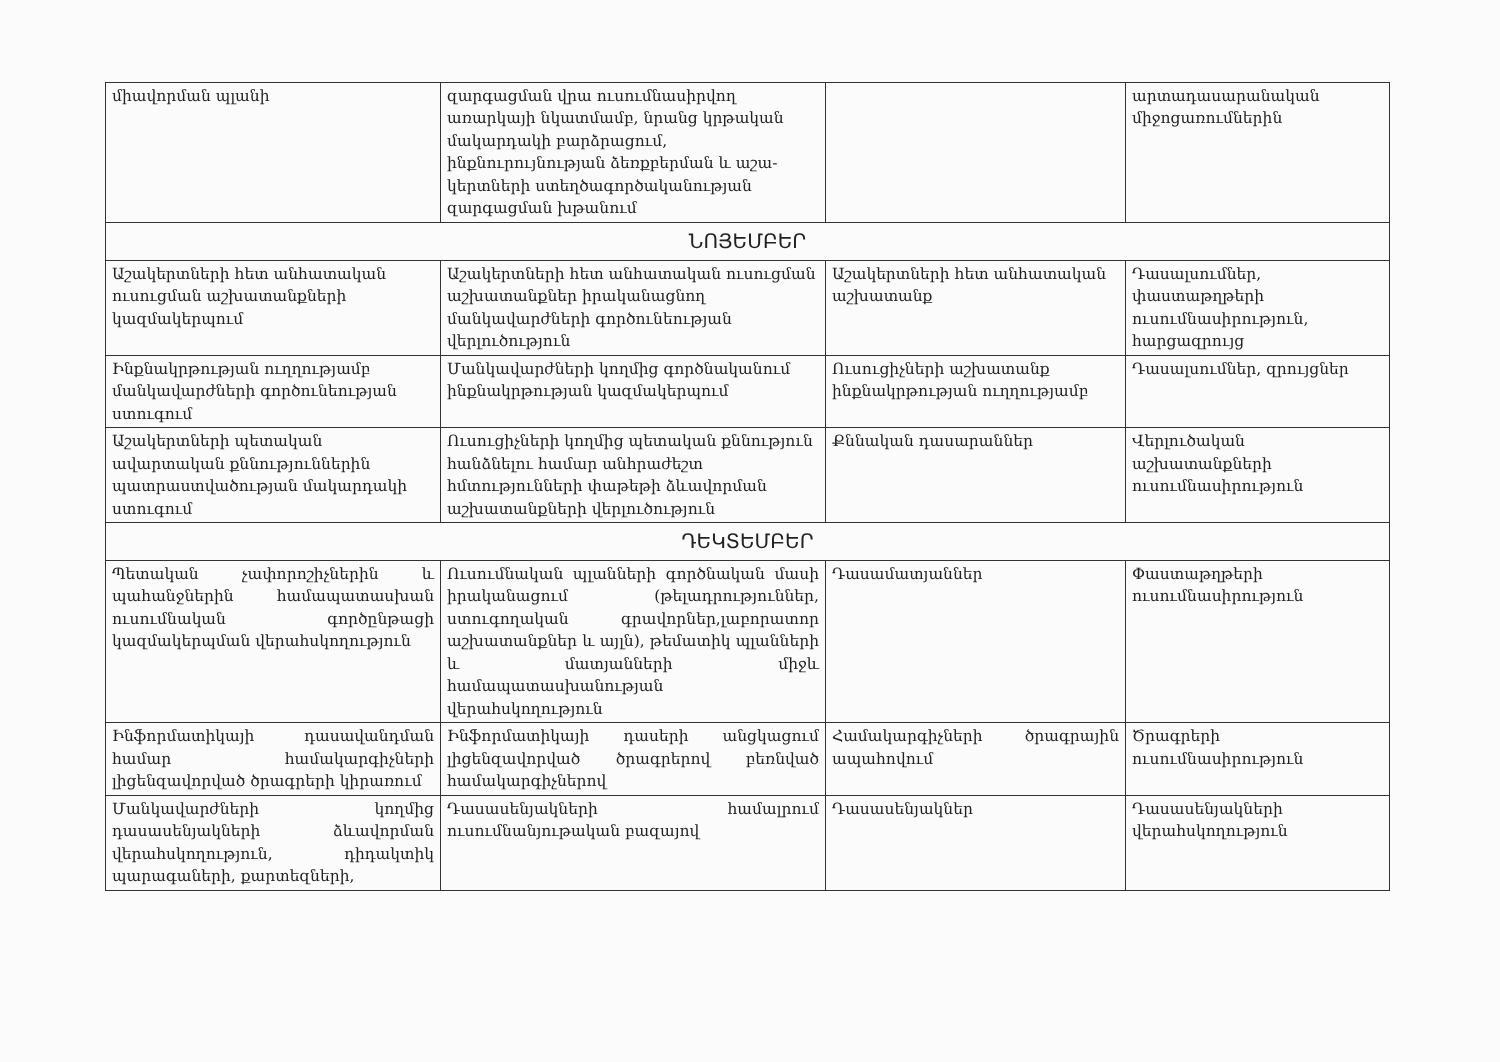| միավորման պլանի | զարգացման վրա ուսումնասիրվող առարկայի նկատմամբ, նրանց կրթական մակարդակի բարձրացում, ինքնուրույնության ձեռքբերման և աշա-կերտների ստեղծագործականության զարգացման խթանում | | արտադասարանական միջոցառումներին |
| ՆՈՅԵՄԲԵՐ | | | |
| Աշակերտների հետ անհատական ուսուցման աշխատանքների կազմակերպում | Աշակերտների հետ անհատական ուսուցման աշխատանքներ իրականացնող մանկավարժների գործունեության վերլուծություն | Աշակերտների հետ անհատական աշխատանք | Դասալսումներ, փաստաթղթերի ուսումնասիրություն, հարցազրույց |
| Ինքնակրթության ուղղությամբ մանկավարժների գործունեության ստուգում | Մանկավարժների կողմից գործնականում ինքնակրթության կազմակերպում | Ուսուցիչների աշխատանք ինքնակրթության ուղղությամբ | Դասալսումներ, զրույցներ |
| Աշակերտների պետական ավարտական քննություններին պատրաստվածության մակարդակի ստուգում | Ուսուցիչների կողմից պետական քննություն հանձնելու համար անհրաժեշտ հմտությունների փաթեթի ձևավորման աշխատանքների վերլուծություն | Քննական դասարաններ | Վերլուծական աշխատանքների ուսումնասիրություն |
| ԴԵԿՏԵՄԲԵՐ | | | |
| Պետական չափորոշիչներին և պահանջներին համապատասխան ուսումնական գործընթացի կազմակերպման վերահսկողություն | Ուսումնական պլանների գործնական մասի իրականացում (թելադրություններ, ստուգողական գրավորներ,լաբորատոր աշխատանքներ և այլն), թեմատիկ պլանների և մատյանների միջև համապատասխանության վերահսկողություն | Դասամատյաններ | Փաստաթղթերի ուսումնասիրություն |
| Ինֆորմատիկայի դասավանդման համար համակարգիչների լիցենզավորված ծրագրերի կիրառում | Ինֆորմատիկայի դասերի անցկացում լիցենզավորված ծրագրերով բեռնված համակարգիչներով | Համակարգիչների ծրագրային ապահովում | Ծրագրերի ուսումնասիրություն |
| Մանկավարժների կողմից դասասենյակների ձևավորման վերահսկողություն, դիդակտիկ պարագաների, քարտեզների, | Դասասենյակների համալրում ուսումնանյութական բազայով | Դասասենյակներ | Դասասենյակների վերահսկողություն |